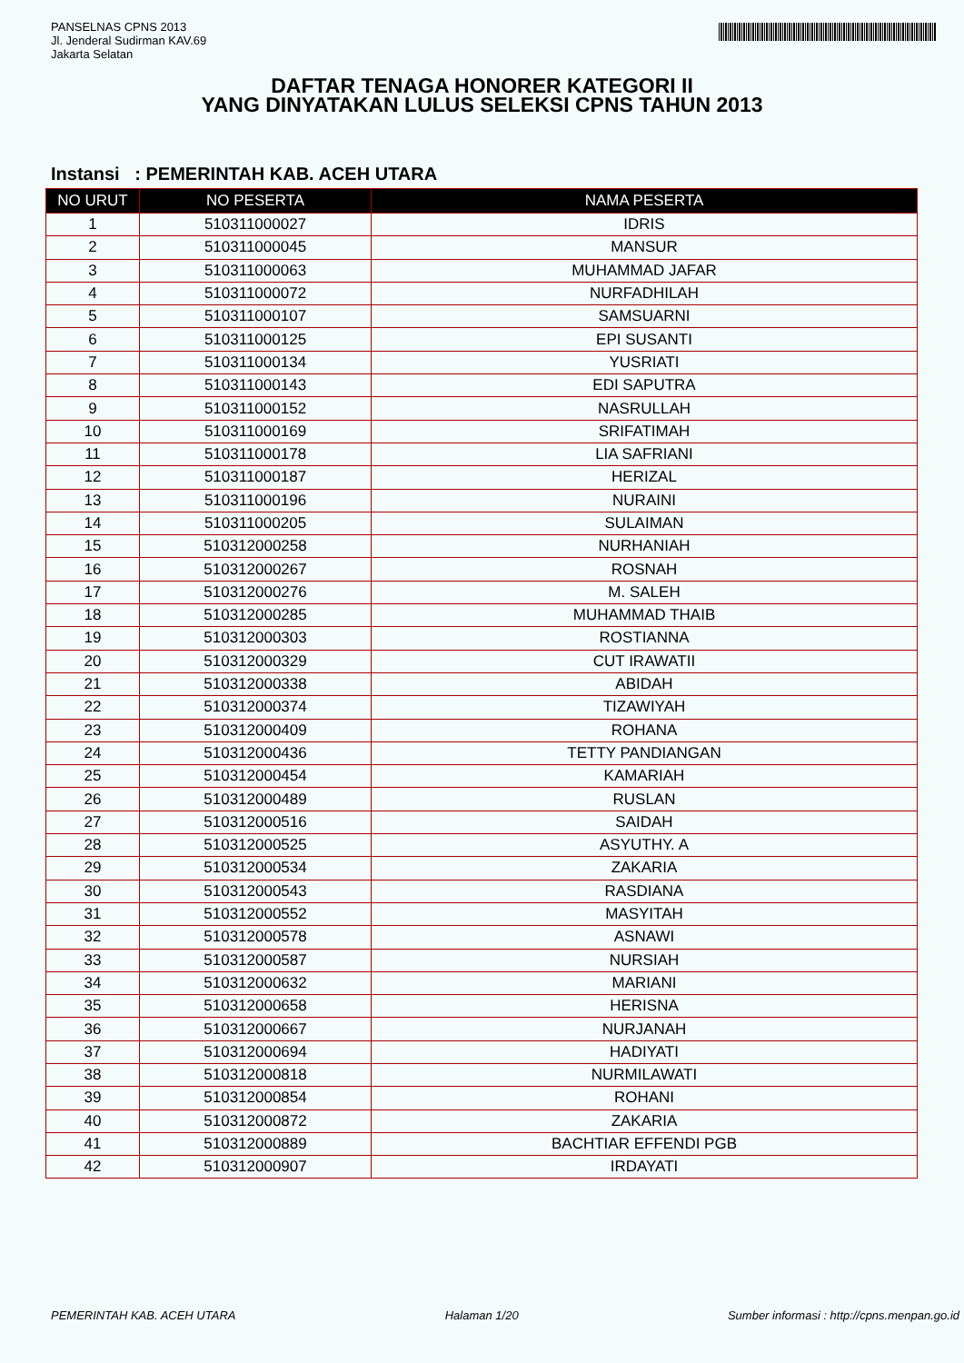PANSELNAS CPNS 2013
Jl. Jenderal Sudirman KAV.69
Jakarta Selatan
DAFTAR TENAGA HONORER KATEGORI II
YANG DINYATAKAN LULUS SELEKSI CPNS TAHUN 2013
Instansi : PEMERINTAH KAB. ACEH UTARA
| NO URUT | NO PESERTA | NAMA PESERTA |
| --- | --- | --- |
| 1 | 510311000027 | IDRIS |
| 2 | 510311000045 | MANSUR |
| 3 | 510311000063 | MUHAMMAD JAFAR |
| 4 | 510311000072 | NURFADHILAH |
| 5 | 510311000107 | SAMSUARNI |
| 6 | 510311000125 | EPI SUSANTI |
| 7 | 510311000134 | YUSRIATI |
| 8 | 510311000143 | EDI SAPUTRA |
| 9 | 510311000152 | NASRULLAH |
| 10 | 510311000169 | SRIFATIMAH |
| 11 | 510311000178 | LIA SAFRIANI |
| 12 | 510311000187 | HERIZAL |
| 13 | 510311000196 | NURAINI |
| 14 | 510311000205 | SULAIMAN |
| 15 | 510312000258 | NURHANIAH |
| 16 | 510312000267 | ROSNAH |
| 17 | 510312000276 | M. SALEH |
| 18 | 510312000285 | MUHAMMAD THAIB |
| 19 | 510312000303 | ROSTIANNA |
| 20 | 510312000329 | CUT IRAWATII |
| 21 | 510312000338 | ABIDAH |
| 22 | 510312000374 | TIZAWIYAH |
| 23 | 510312000409 | ROHANA |
| 24 | 510312000436 | TETTY PANDIANGAN |
| 25 | 510312000454 | KAMARIAH |
| 26 | 510312000489 | RUSLAN |
| 27 | 510312000516 | SAIDAH |
| 28 | 510312000525 | ASYUTHY. A |
| 29 | 510312000534 | ZAKARIA |
| 30 | 510312000543 | RASDIANA |
| 31 | 510312000552 | MASYITAH |
| 32 | 510312000578 | ASNAWI |
| 33 | 510312000587 | NURSIAH |
| 34 | 510312000632 | MARIANI |
| 35 | 510312000658 | HERISNA |
| 36 | 510312000667 | NURJANAH |
| 37 | 510312000694 | HADIYATI |
| 38 | 510312000818 | NURMILAWATI |
| 39 | 510312000854 | ROHANI |
| 40 | 510312000872 | ZAKARIA |
| 41 | 510312000889 | BACHTIAR EFFENDI PGB |
| 42 | 510312000907 | IRDAYATI |
PEMERINTAH KAB. ACEH UTARA Halaman 1/20 Sumber informasi : http://cpns.menpan.go.id